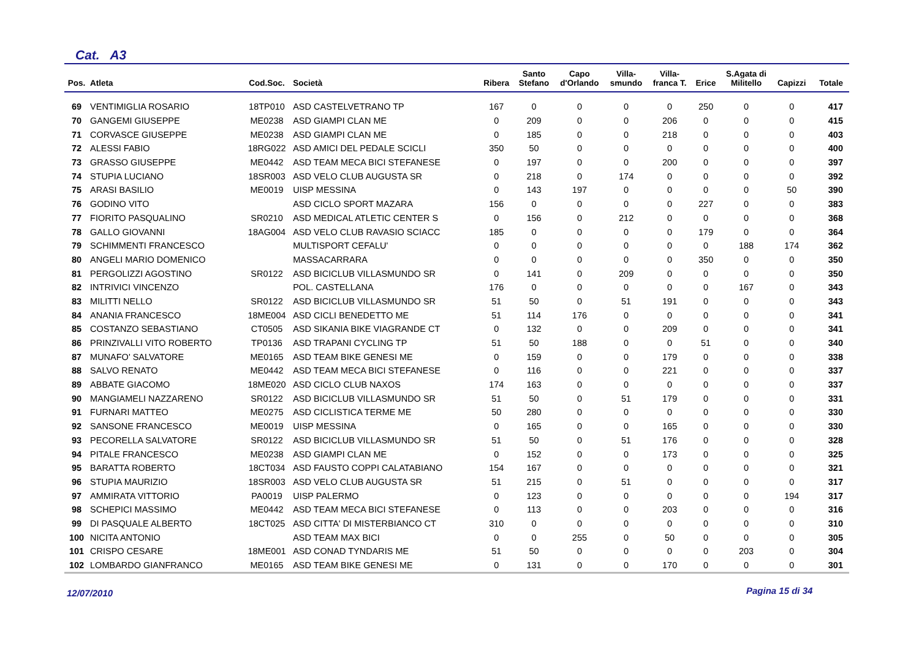Cat. A3
| Pos. | Atleta | Cod.Soc. | Società | Ribera | Santo Stefano | Capo d'Orlando | Villa- smundo | Villa- franca T. | Erice | S.Agata di Militello | Capizzi | Totale |
| --- | --- | --- | --- | --- | --- | --- | --- | --- | --- | --- | --- | --- |
| 69 | VENTIMIGLIA ROSARIO | 18TP010 | ASD CASTELVETRANO TP | 167 | 0 | 0 | 0 | 0 | 250 | 0 | 0 | 417 |
| 70 | GANGEMI GIUSEPPE | ME0238 | ASD GIAMPI CLAN ME | 0 | 209 | 0 | 0 | 206 | 0 | 0 | 0 | 415 |
| 71 | CORVASCE GIUSEPPE | ME0238 | ASD GIAMPI CLAN ME | 0 | 185 | 0 | 0 | 218 | 0 | 0 | 0 | 403 |
| 72 | ALESSI FABIO | 18RG022 | ASD AMICI DEL PEDALE SCICLI | 350 | 50 | 0 | 0 | 0 | 0 | 0 | 0 | 400 |
| 73 | GRASSO GIUSEPPE | ME0442 | ASD TEAM MECA BICI STEFANESE | 0 | 197 | 0 | 0 | 200 | 0 | 0 | 0 | 397 |
| 74 | STUPIA LUCIANO | 18SR003 | ASD VELO CLUB AUGUSTA SR | 0 | 218 | 0 | 174 | 0 | 0 | 0 | 0 | 392 |
| 75 | ARASI BASILIO | ME0019 | UISP MESSINA | 0 | 143 | 197 | 0 | 0 | 0 | 0 | 50 | 390 |
| 76 | GODINO VITO | | ASD CICLO SPORT MAZARA | 156 | 0 | 0 | 0 | 0 | 227 | 0 | 0 | 383 |
| 77 | FIORITO PASQUALINO | SR0210 | ASD MEDICAL ATLETIC CENTER S | 0 | 156 | 0 | 212 | 0 | 0 | 0 | 0 | 368 |
| 78 | GALLO GIOVANNI | 18AG004 | ASD VELO CLUB RAVASIO SCIACC | 185 | 0 | 0 | 0 | 0 | 179 | 0 | 0 | 364 |
| 79 | SCHIMMENTI FRANCESCO | | MULTISPORT CEFALU' | 0 | 0 | 0 | 0 | 0 | 0 | 188 | 174 | 362 |
| 80 | ANGELI MARIO DOMENICO | | MASSACARRARA | 0 | 0 | 0 | 0 | 0 | 350 | 0 | 0 | 350 |
| 81 | PERGOLIZZI AGOSTINO | SR0122 | ASD BICICLUB VILLASMUNDO SR | 0 | 141 | 0 | 209 | 0 | 0 | 0 | 0 | 350 |
| 82 | INTRIVICI VINCENZO | | POL. CASTELLANA | 176 | 0 | 0 | 0 | 0 | 0 | 167 | 0 | 343 |
| 83 | MILITTI NELLO | SR0122 | ASD BICICLUB VILLASMUNDO SR | 51 | 50 | 0 | 51 | 191 | 0 | 0 | 0 | 343 |
| 84 | ANANIA FRANCESCO | 18ME004 | ASD CICLI BENEDETTO ME | 51 | 114 | 176 | 0 | 0 | 0 | 0 | 0 | 341 |
| 85 | COSTANZO SEBASTIANO | CT0505 | ASD SIKANIA BIKE VIAGRANDE CT | 0 | 132 | 0 | 0 | 209 | 0 | 0 | 0 | 341 |
| 86 | PRINZIVALLI VITO ROBERTO | TP0136 | ASD TRAPANI CYCLING TP | 51 | 50 | 188 | 0 | 0 | 51 | 0 | 0 | 340 |
| 87 | MUNAFO' SALVATORE | ME0165 | ASD TEAM BIKE GENESI ME | 0 | 159 | 0 | 0 | 179 | 0 | 0 | 0 | 338 |
| 88 | SALVO RENATO | ME0442 | ASD TEAM MECA BICI STEFANESE | 0 | 116 | 0 | 0 | 221 | 0 | 0 | 0 | 337 |
| 89 | ABBATE GIACOMO | 18ME020 | ASD CICLO CLUB NAXOS | 174 | 163 | 0 | 0 | 0 | 0 | 0 | 0 | 337 |
| 90 | MANGIAMELI NAZZARENO | SR0122 | ASD BICICLUB VILLASMUNDO SR | 51 | 50 | 0 | 51 | 179 | 0 | 0 | 0 | 331 |
| 91 | FURNARI MATTEO | ME0275 | ASD CICLISTICA TERME ME | 50 | 280 | 0 | 0 | 0 | 0 | 0 | 0 | 330 |
| 92 | SANSONE FRANCESCO | ME0019 | UISP MESSINA | 0 | 165 | 0 | 0 | 165 | 0 | 0 | 0 | 330 |
| 93 | PECORELLA SALVATORE | SR0122 | ASD BICICLUB VILLASMUNDO SR | 51 | 50 | 0 | 51 | 176 | 0 | 0 | 0 | 328 |
| 94 | PITALE FRANCESCO | ME0238 | ASD GIAMPI CLAN ME | 0 | 152 | 0 | 0 | 173 | 0 | 0 | 0 | 325 |
| 95 | BARATTA ROBERTO | 18CT034 | ASD FAUSTO COPPI CALATABIANO | 154 | 167 | 0 | 0 | 0 | 0 | 0 | 0 | 321 |
| 96 | STUPIA MAURIZIO | 18SR003 | ASD VELO CLUB AUGUSTA SR | 51 | 215 | 0 | 51 | 0 | 0 | 0 | 0 | 317 |
| 97 | AMMIRATA VITTORIO | PA0019 | UISP PALERMO | 0 | 123 | 0 | 0 | 0 | 0 | 0 | 194 | 317 |
| 98 | SCHEPICI MASSIMO | ME0442 | ASD TEAM MECA BICI STEFANESE | 0 | 113 | 0 | 0 | 203 | 0 | 0 | 0 | 316 |
| 99 | DI PASQUALE ALBERTO | 18CT025 | ASD CITTA' DI MISTERBIANCO CT | 310 | 0 | 0 | 0 | 0 | 0 | 0 | 0 | 310 |
| 100 | NICITA ANTONIO | | ASD TEAM MAX BICI | 0 | 0 | 255 | 0 | 50 | 0 | 0 | 0 | 305 |
| 101 | CRISPO CESARE | 18ME001 | ASD CONAD TYNDARIS ME | 51 | 50 | 0 | 0 | 0 | 0 | 203 | 0 | 304 |
| 102 | LOMBARDO GIANFRANCO | ME0165 | ASD TEAM BIKE GENESI ME | 0 | 131 | 0 | 0 | 170 | 0 | 0 | 0 | 301 |
12/07/2010 Pagina 15 di 34